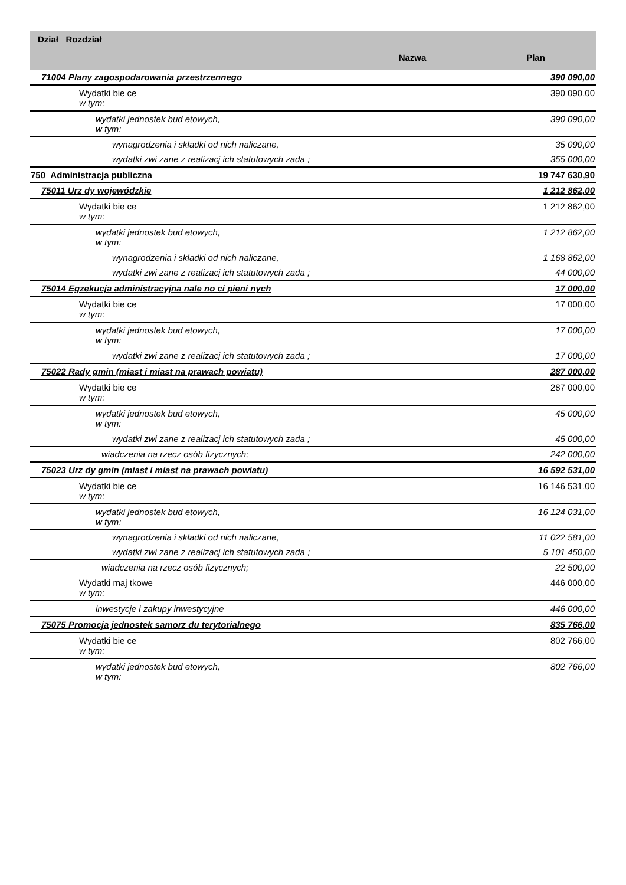| Dział Rozdział | Nazwa | Plan |
| --- | --- | --- |
| 71004 Plany zagospodarowania przestrzennego | | 390 090,00 |
| Wydatki bie ce w tym: | | 390 090,00 |
| wydatki jednostek bud etowych, w tym: | | 390 090,00 |
| wynagrodzenia i składki od nich naliczane, | | 35 090,00 |
| wydatki zwi zane z realizacj ich statutowych zada ; | | 355 000,00 |
| 750 Administracja publiczna | | 19 747 630,90 |
| 75011 Urz dy wojewódzkie | | 1 212 862,00 |
| Wydatki bie ce w tym: | | 1 212 862,00 |
| wydatki jednostek bud etowych, w tym: | | 1 212 862,00 |
| wynagrodzenia i składki od nich naliczane, | | 1 168 862,00 |
| wydatki zwi zane z realizacj ich statutowych zada ; | | 44 000,00 |
| 75014 Egzekucja administracyjna nale no ci pieni nych | | 17 000,00 |
| Wydatki bie ce w tym: | | 17 000,00 |
| wydatki jednostek bud etowych, w tym: | | 17 000,00 |
| wydatki zwi zane z realizacj ich statutowych zada ; | | 17 000,00 |
| 75022 Rady gmin (miast i miast na prawach powiatu) | | 287 000,00 |
| Wydatki bie ce w tym: | | 287 000,00 |
| wydatki jednostek bud etowych, w tym: | | 45 000,00 |
| wydatki zwi zane z realizacj ich statutowych zada ; | | 45 000,00 |
| wiadczenia na rzecz osób fizycznych; | | 242 000,00 |
| 75023 Urz dy gmin (miast i miast na prawach powiatu) | | 16 592 531,00 |
| Wydatki bie ce w tym: | | 16 146 531,00 |
| wydatki jednostek bud etowych, w tym: | | 16 124 031,00 |
| wynagrodzenia i składki od nich naliczane, | | 11 022 581,00 |
| wydatki zwi zane z realizacj ich statutowych zada ; | | 5 101 450,00 |
| wiadczenia na rzecz osób fizycznych; | | 22 500,00 |
| Wydatki maj tkowe w tym: | | 446 000,00 |
| inwestycje i zakupy inwestycyjne | | 446 000,00 |
| 75075 Promocja jednostek samorz du terytorialnego | | 835 766,00 |
| Wydatki bie ce w tym: | | 802 766,00 |
| wydatki jednostek bud etowych, w tym: | | 802 766,00 |